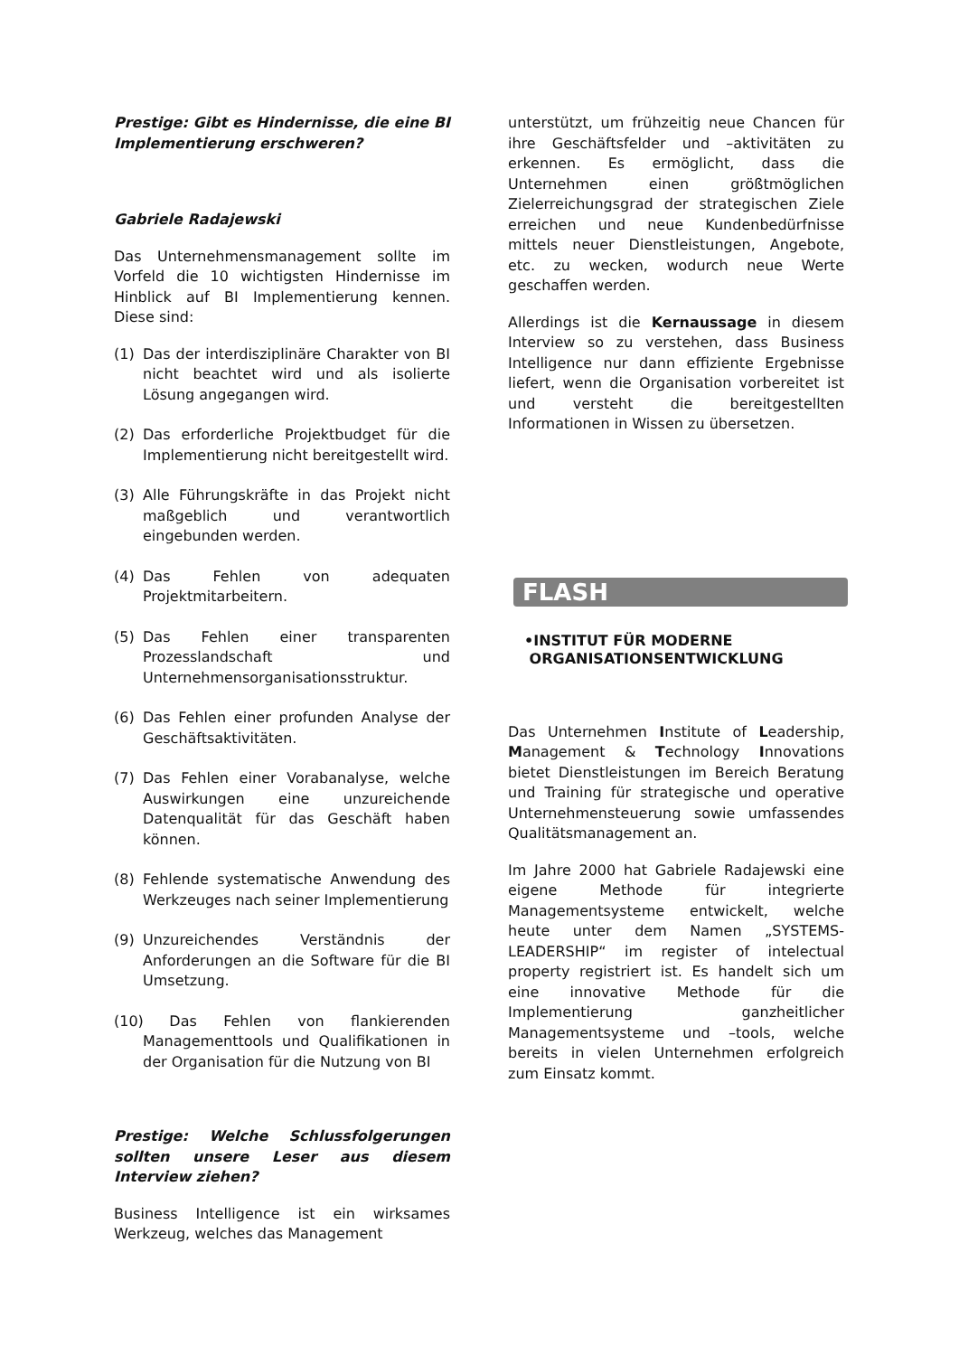Prestige: Gibt es Hindernisse, die eine BI Implementierung erschweren?
Gabriele Radajewski
Das Unternehmensmanagement sollte im Vorfeld die 10 wichtigsten Hindernisse im Hinblick auf BI Implementierung kennen. Diese sind:
(1) Das der interdisziplinäre Charakter von BI nicht beachtet wird und als isolierte Lösung angegangen wird.
(2) Das erforderliche Projektbudget für die Implementierung nicht bereitgestellt wird.
(3) Alle Führungskräfte in das Projekt nicht maßgeblich und verantwortlich eingebunden werden.
(4) Das Fehlen von adequaten Projektmitarbeitern.
(5) Das Fehlen einer transparenten Prozesslandschaft und Unternehmensorganisationsstruktur.
(6) Das Fehlen einer profunden Analyse der Geschäftsaktivitäten.
(7) Das Fehlen einer Vorabanalyse, welche Auswirkungen eine unzureichende Datenqualität für das Geschäft haben können.
(8) Fehlende systematische Anwendung des Werkzeuges nach seiner Implementierung
(9) Unzureichendes Verständnis der Anforderungen an die Software für die BI Umsetzung.
(10) Das Fehlen von flankierenden Managementtools und Qualifikationen in der Organisation für die Nutzung von BI
Prestige: Welche Schlussfolgerungen sollten unsere Leser aus diesem Interview ziehen?
Business Intelligence ist ein wirksames Werkzeug, welches das Management
unterstützt, um frühzeitig neue Chancen für ihre Geschäftsfelder und –aktivitäten zu erkennen. Es ermöglicht, dass die Unternehmen einen größtmöglichen Zielerreichungsgrad der strategischen Ziele erreichen und neue Kundenbedürfnisse mittels neuer Dienstleistungen, Angebote, etc. zu wecken, wodurch neue Werte geschaffen werden.
Allerdings ist die Kernaussage in diesem Interview so zu verstehen, dass Business Intelligence nur dann effiziente Ergebnisse liefert, wenn die Organisation vorbereitet ist und versteht die bereitgestellten Informationen in Wissen zu übersetzen.
FLASH
•INSTITUT FÜR MODERNE
ORGANISATIONSENTWICKLUNG
Das Unternehmen Institute of Leadership, Management & Technology Innovations bietet Dienstleistungen im Bereich Beratung und Training für strategische und operative Unternehmensteuerung sowie umfassendes Qualitätsmanagement an.
Im Jahre 2000 hat Gabriele Radajewski eine eigene Methode für integrierte Managementsysteme entwickelt, welche heute unter dem Namen „SYSTEMS-LEADERSHIP“ im register of intelectual property registriert ist. Es handelt sich um eine innovative Methode für die Implementierung ganzheitlicher Managementsysteme und –tools, welche bereits in vielen Unternehmen erfolgreich zum Einsatz kommt.